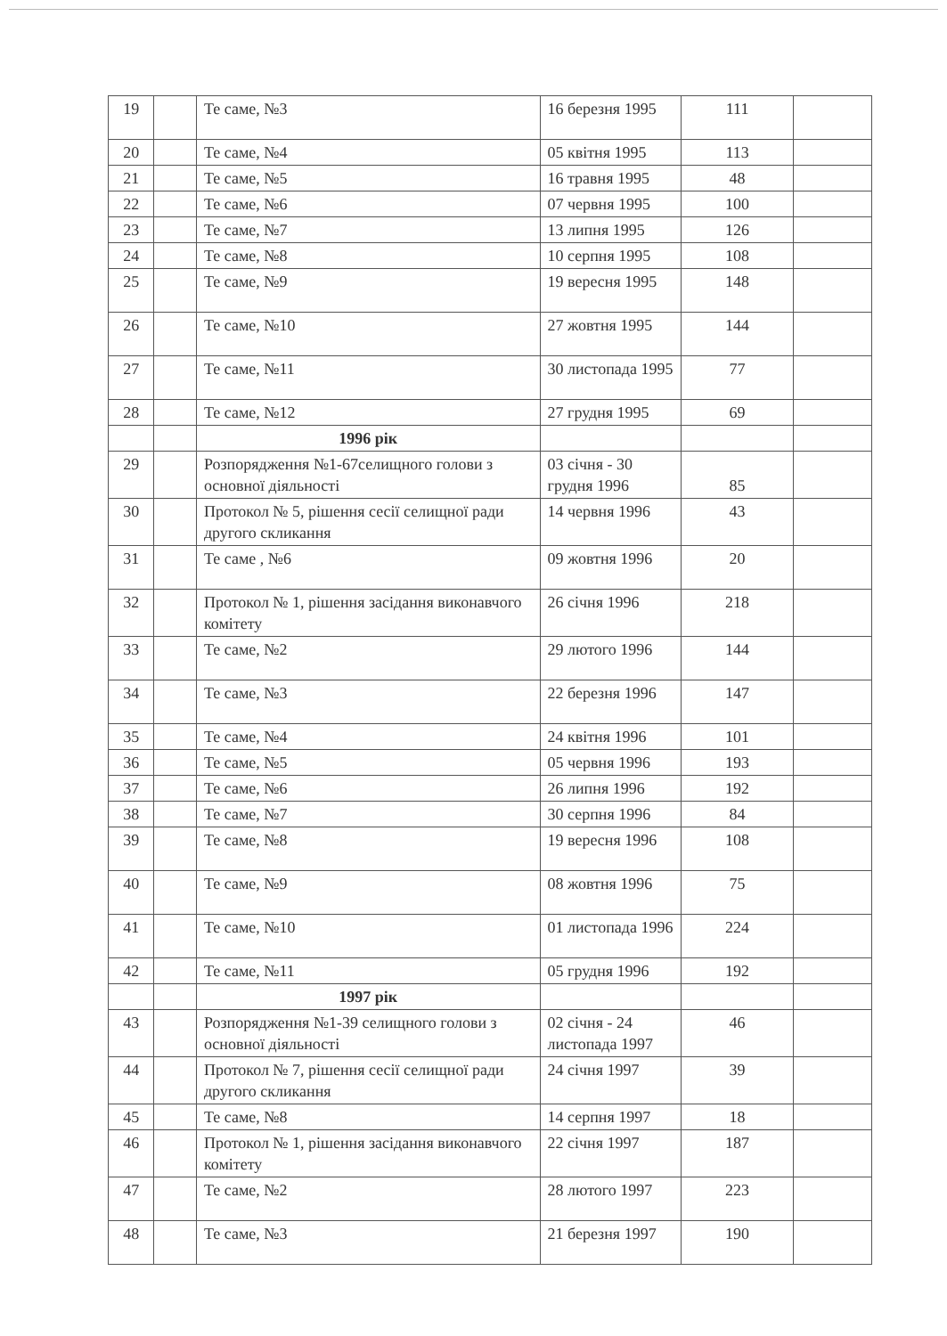| 19 | | Те саме, №3 | 16 березня 1995 | 111 | |
| 20 | | Те саме, №4 | 05 квітня 1995 | 113 | |
| 21 | | Те саме, №5 | 16 травня 1995 | 48 | |
| 22 | | Те саме, №6 | 07 червня 1995 | 100 | |
| 23 | | Те саме, №7 | 13 липня 1995 | 126 | |
| 24 | | Те саме, №8 | 10 серпня 1995 | 108 | |
| 25 | | Те саме, №9 | 19 вересня 1995 | 148 | |
| 26 | | Те саме, №10 | 27 жовтня 1995 | 144 | |
| 27 | | Те саме, №11 | 30 листопада 1995 | 77 | |
| 28 | | Те саме, №12 | 27 грудня 1995 | 69 | |
| | | 1996 рік | | | |
| 29 | | Розпорядження №1-67селищного голови з основної діяльності | 03 січня - 30 грудня 1996 | 85 | |
| 30 | | Протокол № 5, рішення сесії селищної ради другого скликання | 14 червня 1996 | 43 | |
| 31 | | Те саме , №6 | 09 жовтня 1996 | 20 | |
| 32 | | Протокол № 1, рішення засідання виконавчого комітету | 26 січня 1996 | 218 | |
| 33 | | Те саме, №2 | 29 лютого 1996 | 144 | |
| 34 | | Те саме, №3 | 22 березня 1996 | 147 | |
| 35 | | Те саме, №4 | 24 квітня 1996 | 101 | |
| 36 | | Те саме, №5 | 05 червня 1996 | 193 | |
| 37 | | Те саме, №6 | 26 липня 1996 | 192 | |
| 38 | | Те саме, №7 | 30 серпня 1996 | 84 | |
| 39 | | Те саме, №8 | 19 вересня 1996 | 108 | |
| 40 | | Те саме, №9 | 08 жовтня 1996 | 75 | |
| 41 | | Те саме, №10 | 01 листопада 1996 | 224 | |
| 42 | | Те саме, №11 | 05 грудня 1996 | 192 | |
| | | 1997 рік | | | |
| 43 | | Розпорядження №1-39 селищного голови з основної діяльності | 02 січня - 24 листопада 1997 | 46 | |
| 44 | | Протокол № 7, рішення сесії селищної ради другого скликання | 24 січня 1997 | 39 | |
| 45 | | Те саме, №8 | 14 серпня 1997 | 18 | |
| 46 | | Протокол № 1, рішення засідання виконавчого комітету | 22 січня 1997 | 187 | |
| 47 | | Те саме, №2 | 28 лютого 1997 | 223 | |
| 48 | | Те саме, №3 | 21 березня 1997 | 190 | |